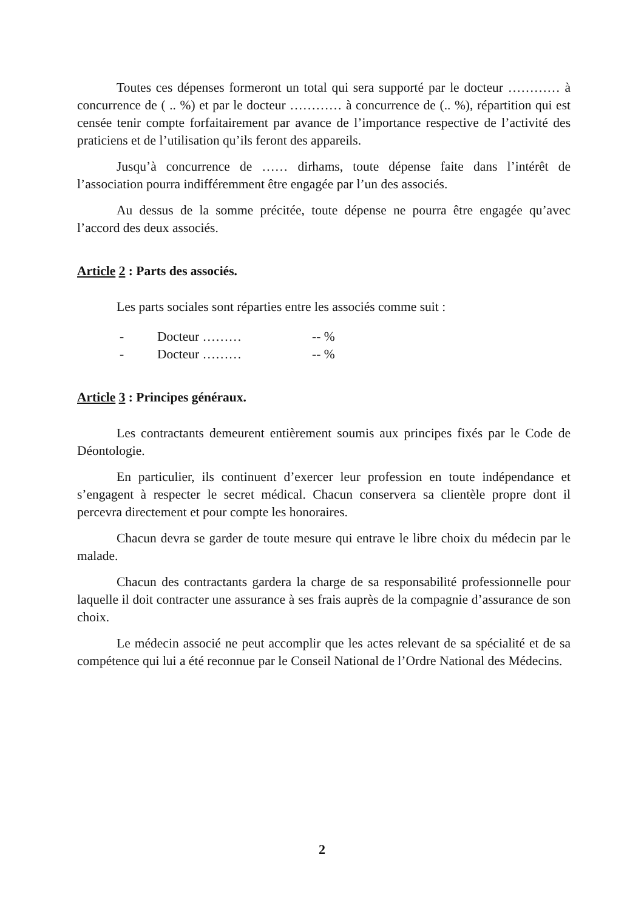Toutes ces dépenses formeront un total qui sera supporté par le docteur ………… à concurrence de ( .. %) et par le docteur ………… à concurrence de (.. %), répartition qui est censée tenir compte forfaitairement par avance de l’importance respective de l’activité des praticiens et de l’utilisation qu’ils feront des appareils.
Jusqu’à concurrence de …… dirhams, toute dépense faite dans l’intérêt de l’association pourra indifféremment être engagée par l’un des associés.
Au dessus de la somme précitée, toute dépense ne pourra être engagée qu’avec l’accord des deux associés.
Article 2 : Parts des associés.
Les parts sociales sont réparties entre les associés comme suit :
- Docteur ……… -- %
- Docteur ……… -- %
Article 3 : Principes généraux.
Les contractants demeurent entièrement soumis aux principes fixés par le Code de Déontologie.
En particulier, ils continuent d’exercer leur profession en toute indépendance et s’engagent à respecter le secret médical. Chacun conservera sa clientèle propre dont il percevra directement et pour compte les honoraires.
Chacun devra se garder de toute mesure qui entrave le libre choix du médecin par le malade.
Chacun des contractants gardera la charge de sa responsabilité professionnelle pour laquelle il doit contracter une assurance à ses frais auprès de la compagnie d’assurance de son choix.
Le médecin associé ne peut accomplir que les actes relevant de sa spécialité et de sa compétence qui lui a été reconnue par le Conseil National de l’Ordre National des Médecins.
2